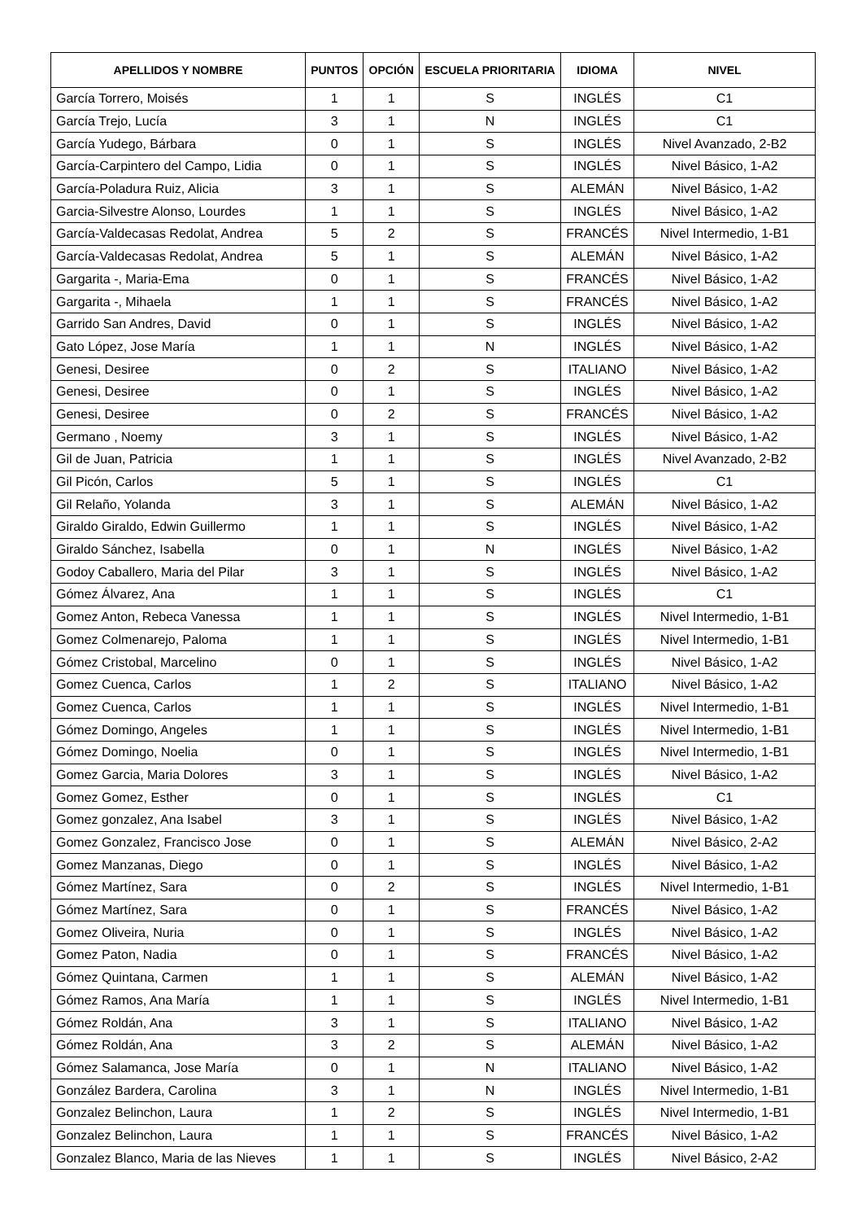| APELLIDOS Y NOMBRE | PUNTOS | OPCIÓN | ESCUELA PRIORITARIA | IDIOMA | NIVEL |
| --- | --- | --- | --- | --- | --- |
| García Torrero, Moisés | 1 | 1 | S | INGLÉS | C1 |
| García Trejo, Lucía | 3 | 1 | N | INGLÉS | C1 |
| García Yudego, Bárbara | 0 | 1 | S | INGLÉS | Nivel Avanzado, 2-B2 |
| García-Carpintero del Campo, Lidia | 0 | 1 | S | INGLÉS | Nivel Básico, 1-A2 |
| García-Poladura Ruiz, Alicia | 3 | 1 | S | ALEMÁN | Nivel Básico, 1-A2 |
| Garcia-Silvestre Alonso, Lourdes | 1 | 1 | S | INGLÉS | Nivel Básico, 1-A2 |
| García-Valdecasas Redolat, Andrea | 5 | 2 | S | FRANCÉS | Nivel Intermedio, 1-B1 |
| García-Valdecasas Redolat, Andrea | 5 | 1 | S | ALEMÁN | Nivel Básico, 1-A2 |
| Gargarita -, Maria-Ema | 0 | 1 | S | FRANCÉS | Nivel Básico, 1-A2 |
| Gargarita -, Mihaela | 1 | 1 | S | FRANCÉS | Nivel Básico, 1-A2 |
| Garrido San Andres, David | 0 | 1 | S | INGLÉS | Nivel Básico, 1-A2 |
| Gato López, Jose María | 1 | 1 | N | INGLÉS | Nivel Básico, 1-A2 |
| Genesi, Desiree | 0 | 2 | S | ITALIANO | Nivel Básico, 1-A2 |
| Genesi, Desiree | 0 | 1 | S | INGLÉS | Nivel Básico, 1-A2 |
| Genesi, Desiree | 0 | 2 | S | FRANCÉS | Nivel Básico, 1-A2 |
| Germano , Noemy | 3 | 1 | S | INGLÉS | Nivel Básico, 1-A2 |
| Gil de Juan, Patricia | 1 | 1 | S | INGLÉS | Nivel Avanzado, 2-B2 |
| Gil Picón, Carlos | 5 | 1 | S | INGLÉS | C1 |
| Gil Relaño, Yolanda | 3 | 1 | S | ALEMÁN | Nivel Básico, 1-A2 |
| Giraldo Giraldo, Edwin Guillermo | 1 | 1 | S | INGLÉS | Nivel Básico, 1-A2 |
| Giraldo Sánchez, Isabella | 0 | 1 | N | INGLÉS | Nivel Básico, 1-A2 |
| Godoy Caballero, Maria del Pilar | 3 | 1 | S | INGLÉS | Nivel Básico, 1-A2 |
| Gómez Álvarez, Ana | 1 | 1 | S | INGLÉS | C1 |
| Gomez Anton, Rebeca Vanessa | 1 | 1 | S | INGLÉS | Nivel Intermedio, 1-B1 |
| Gomez Colmenarejo, Paloma | 1 | 1 | S | INGLÉS | Nivel Intermedio, 1-B1 |
| Gómez Cristobal, Marcelino | 0 | 1 | S | INGLÉS | Nivel Básico, 1-A2 |
| Gomez Cuenca, Carlos | 1 | 2 | S | ITALIANO | Nivel Básico, 1-A2 |
| Gomez Cuenca, Carlos | 1 | 1 | S | INGLÉS | Nivel Intermedio, 1-B1 |
| Gómez Domingo, Angeles | 1 | 1 | S | INGLÉS | Nivel Intermedio, 1-B1 |
| Gómez Domingo, Noelia | 0 | 1 | S | INGLÉS | Nivel Intermedio, 1-B1 |
| Gomez Garcia, Maria Dolores | 3 | 1 | S | INGLÉS | Nivel Básico, 1-A2 |
| Gomez Gomez, Esther | 0 | 1 | S | INGLÉS | C1 |
| Gomez gonzalez, Ana Isabel | 3 | 1 | S | INGLÉS | Nivel Básico, 1-A2 |
| Gomez Gonzalez, Francisco Jose | 0 | 1 | S | ALEMÁN | Nivel Básico, 2-A2 |
| Gomez Manzanas, Diego | 0 | 1 | S | INGLÉS | Nivel Básico, 1-A2 |
| Gómez Martínez, Sara | 0 | 2 | S | INGLÉS | Nivel Intermedio, 1-B1 |
| Gómez Martínez, Sara | 0 | 1 | S | FRANCÉS | Nivel Básico, 1-A2 |
| Gomez Oliveira, Nuria | 0 | 1 | S | INGLÉS | Nivel Básico, 1-A2 |
| Gomez Paton, Nadia | 0 | 1 | S | FRANCÉS | Nivel Básico, 1-A2 |
| Gómez Quintana, Carmen | 1 | 1 | S | ALEMÁN | Nivel Básico, 1-A2 |
| Gómez Ramos, Ana María | 1 | 1 | S | INGLÉS | Nivel Intermedio, 1-B1 |
| Gómez Roldán, Ana | 3 | 1 | S | ITALIANO | Nivel Básico, 1-A2 |
| Gómez Roldán, Ana | 3 | 2 | S | ALEMÁN | Nivel Básico, 1-A2 |
| Gómez Salamanca, Jose María | 0 | 1 | N | ITALIANO | Nivel Básico, 1-A2 |
| González Bardera, Carolina | 3 | 1 | N | INGLÉS | Nivel Intermedio, 1-B1 |
| Gonzalez Belinchon, Laura | 1 | 2 | S | INGLÉS | Nivel Intermedio, 1-B1 |
| Gonzalez Belinchon, Laura | 1 | 1 | S | FRANCÉS | Nivel Básico, 1-A2 |
| Gonzalez Blanco, Maria de las Nieves | 1 | 1 | S | INGLÉS | Nivel Básico, 2-A2 |